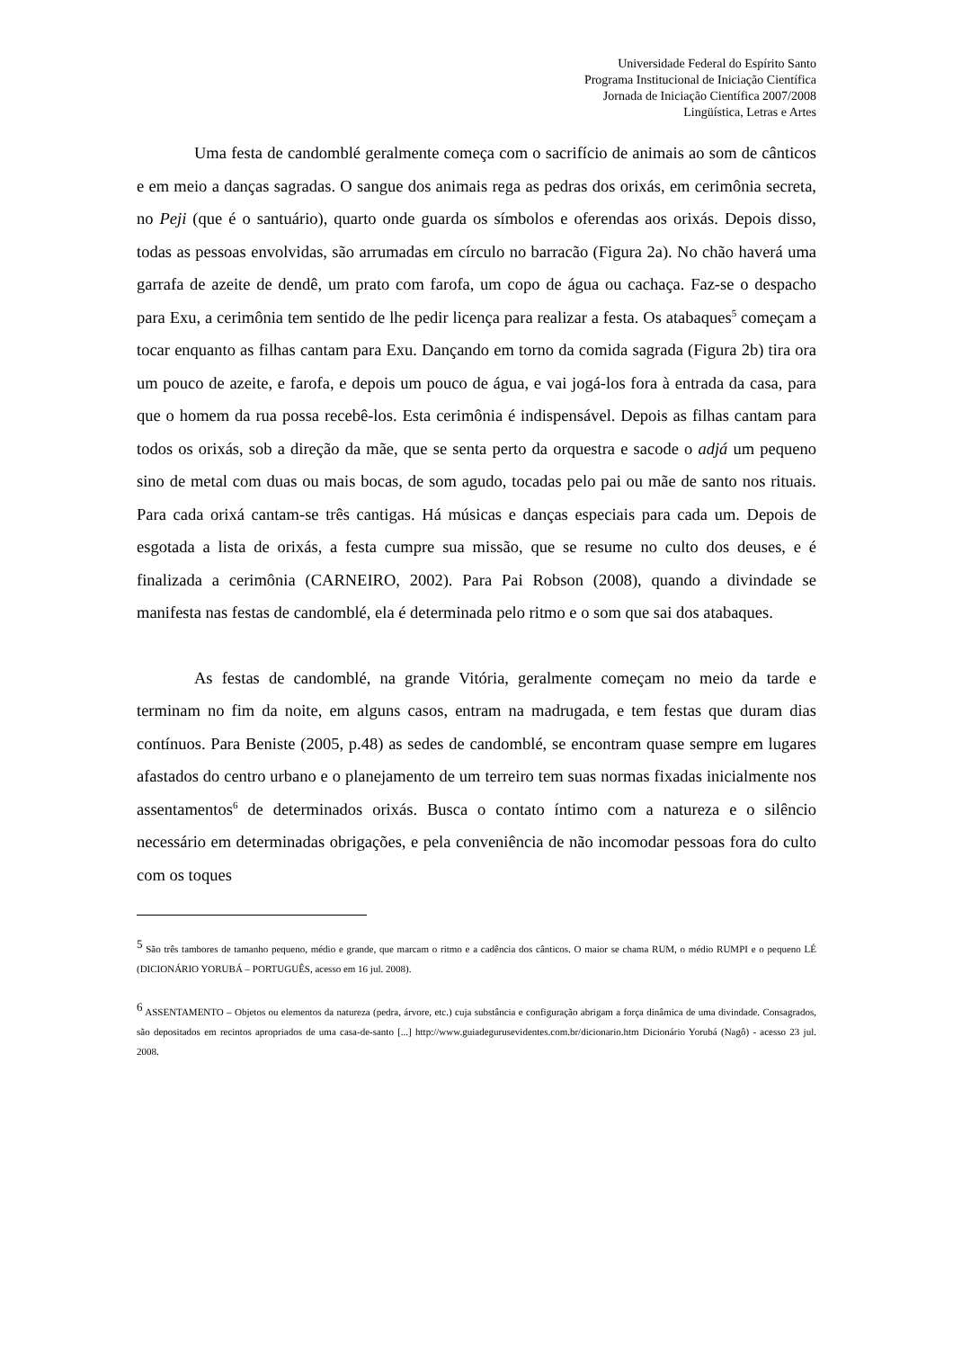Universidade Federal do Espírito Santo
Programa Institucional de Iniciação Científica
Jornada de Iniciação Científica 2007/2008
Lingüística, Letras e Artes
Uma festa de candomblé geralmente começa com o sacrifício de animais ao som de cânticos e em meio a danças sagradas. O sangue dos animais rega as pedras dos orixás, em cerimônia secreta, no Peji (que é o santuário), quarto onde guarda os símbolos e oferendas aos orixás. Depois disso, todas as pessoas envolvidas, são arrumadas em círculo no barracão (Figura 2a). No chão haverá uma garrafa de azeite de dendê, um prato com farofa, um copo de água ou cachaça. Faz-se o despacho para Exu, a cerimônia tem sentido de lhe pedir licença para realizar a festa. Os atabaques<sup>5</sup> começam a tocar enquanto as filhas cantam para Exu. Dançando em torno da comida sagrada (Figura 2b) tira ora um pouco de azeite, e farofa, e depois um pouco de água, e vai jogá-los fora à entrada da casa, para que o homem da rua possa recebê-los. Esta cerimônia é indispensável. Depois as filhas cantam para todos os orixás, sob a direção da mãe, que se senta perto da orquestra e sacode o adjá um pequeno sino de metal com duas ou mais bocas, de som agudo, tocadas pelo pai ou mãe de santo nos rituais. Para cada orixá cantam-se três cantigas. Há músicas e danças especiais para cada um. Depois de esgotada a lista de orixás, a festa cumpre sua missão, que se resume no culto dos deuses, e é finalizada a cerimônia (CARNEIRO, 2002). Para Pai Robson (2008), quando a divindade se manifesta nas festas de candomblé, ela é determinada pelo ritmo e o som que sai dos atabaques.
As festas de candomblé, na grande Vitória, geralmente começam no meio da tarde e terminam no fim da noite, em alguns casos, entram na madrugada, e tem festas que duram dias contínuos. Para Beniste (2005, p.48) as sedes de candomblé, se encontram quase sempre em lugares afastados do centro urbano e o planejamento de um terreiro tem suas normas fixadas inicialmente nos assentamentos<sup>6</sup> de determinados orixás. Busca o contato íntimo com a natureza e o silêncio necessário em determinadas obrigações, e pela conveniência de não incomodar pessoas fora do culto com os toques
<sup>5</sup> São três tambores de tamanho pequeno, médio e grande, que marcam o ritmo e a cadência dos cânticos. O maior se chama RUM, o médio RUMPI e o pequeno LÉ (DICIONÁRIO YORUBÁ – PORTUGUÊS, acesso em 16 jul. 2008).
<sup>6</sup> ASSENTAMENTO – Objetos ou elementos da natureza (pedra, árvore, etc.) cuja substância e configuração abrigam a força dinâmica de uma divindade. Consagrados, são depositados em recintos apropriados de uma casa-de-santo [...] http://www.guiadegurusevidentes.com.br/dicionario.htm Dicionário Yorubá (Nagô) - acesso 23 jul. 2008.